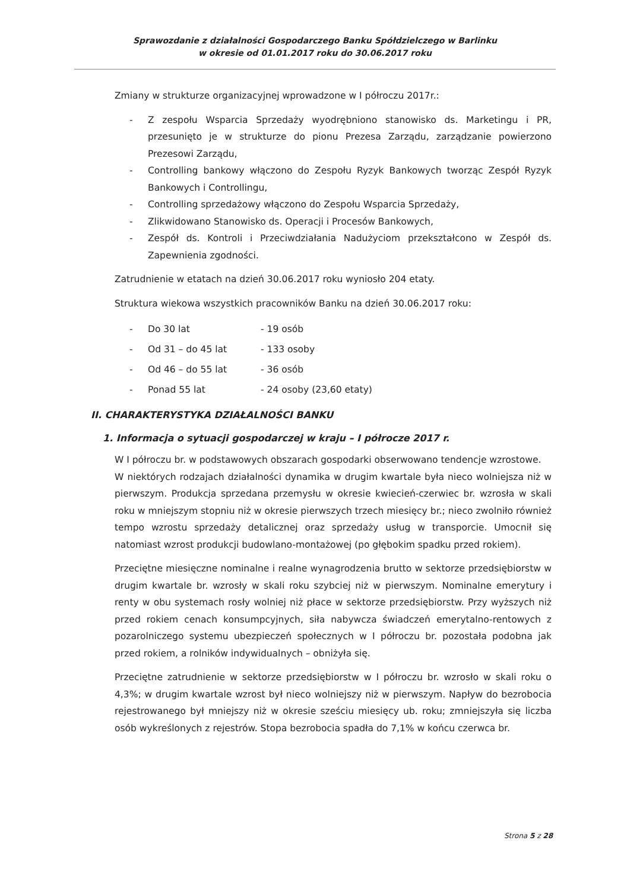Sprawozdanie z działalności Gospodarczego Banku Spółdzielczego w Barlinku
w okresie od 01.01.2017 roku do 30.06.2017 roku
Zmiany w strukturze organizacyjnej wprowadzone w I półroczu 2017r.:
- Z zespołu Wsparcia Sprzedaży wyodrębniono stanowisko ds. Marketingu i PR, przesunięto je w strukturze do pionu Prezesa Zarządu, zarządzanie powierzono Prezesowi Zarządu,
- Controlling bankowy włączono do Zespołu Ryzyk Bankowych tworząc Zespół Ryzyk Bankowych i Controllingu,
- Controlling sprzedażowy włączono do Zespołu Wsparcia Sprzedaży,
- Zlikwidowano Stanowisko ds. Operacji i Procesów Bankowych,
- Zespół ds. Kontroli i Przeciwdziałania Nadużyciom przekształcono w Zespół ds. Zapewnienia zgodności.
Zatrudnienie w etatach na dzień 30.06.2017 roku wyniosło 204 etaty.
Struktura wiekowa wszystkich pracowników Banku na dzień 30.06.2017 roku:
- Do 30 lat - 19 osób
- Od 31 – do 45 lat - 133 osoby
- Od 46 – do 55 lat - 36 osób
- Ponad 55 lat - 24 osoby (23,60 etaty)
II. CHARAKTERYSTYKA DZIAŁALNOŚCI BANKU
1. Informacja o sytuacji gospodarczej w kraju – I półrocze 2017 r.
W I półroczu br. w podstawowych obszarach gospodarki obserwowano tendencje wzrostowe.
W niektórych rodzajach działalności dynamika w drugim kwartale była nieco wolniejsza niż w pierwszym. Produkcja sprzedana przemysłu w okresie kwiecień-czerwiec br. wzrosła w skali roku w mniejszym stopniu niż w okresie pierwszych trzech miesięcy br.; nieco zwolniło również tempo wzrostu sprzedaży detalicznej oraz sprzedaży usług w transporcie. Umocnił się natomiast wzrost produkcji budowlano-montażowej (po głębokim spadku przed rokiem).
Przeciętne miesięczne nominalne i realne wynagrodzenia brutto w sektorze przedsiębiorstw w drugim kwartale br. wzrosły w skali roku szybciej niż w pierwszym. Nominalne emerytury i renty w obu systemach rosły wolniej niż płace w sektorze przedsiębiorstw. Przy wyższych niż przed rokiem cenach konsumpcyjnych, siła nabywcza świadczeń emerytalno-rentowych z pozarolniczego systemu ubezpieczeń społecznych w I półroczu br. pozostała podobna jak przed rokiem, a rolników indywidualnych – obniżyła się.
Przeciętne zatrudnienie w sektorze przedsiębiorstw w I półroczu br. wzrosło w skali roku o 4,3%; w drugim kwartale wzrost był nieco wolniejszy niż w pierwszym. Napływ do bezrobocia rejestrowanego był mniejszy niż w okresie sześciu miesięcy ub. roku; zmniejszyła się liczba osób wykreślonych z rejestrów. Stopa bezrobocia spadła do 7,1% w końcu czerwca br.
Strona 5 z 28